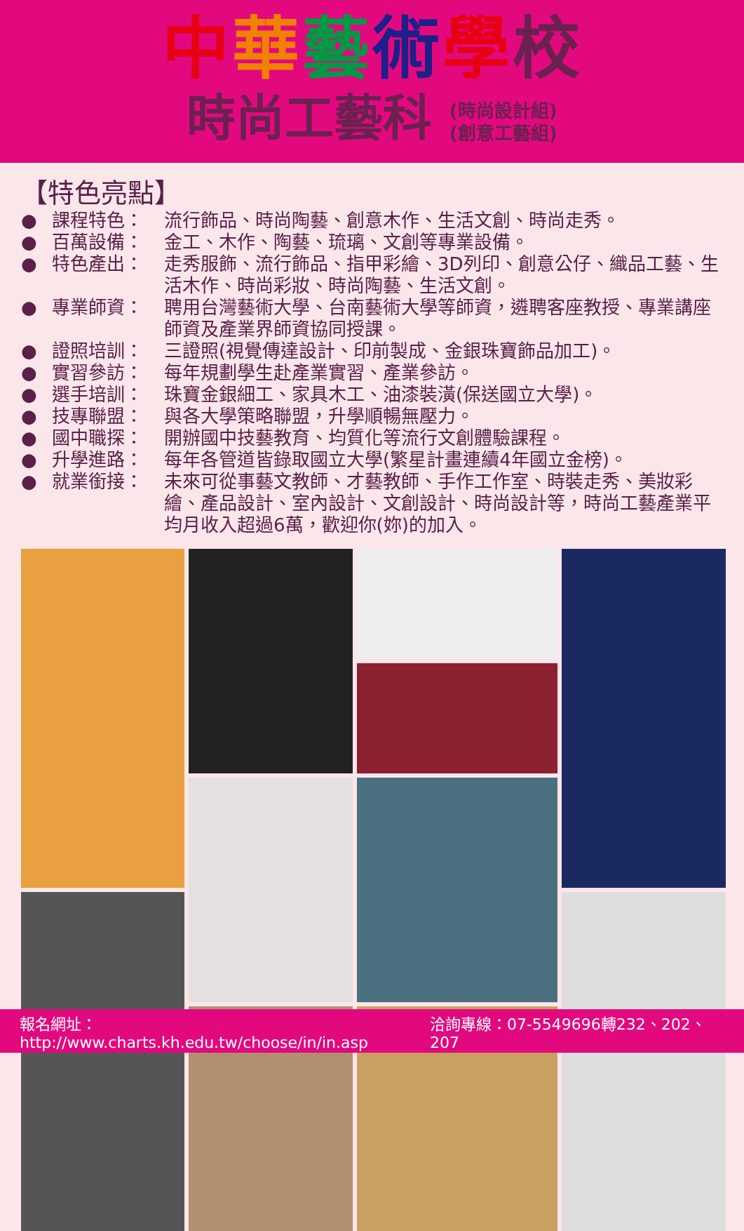中華藝術學校
時尚工藝科 (時尚設計組)
(創意工藝組)
【特色亮點】
● 課程特色： 流行飾品、時尚陶藝、創意木作、生活文創、時尚走秀。
● 百萬設備： 金工、木作、陶藝、琉璃、文創等專業設備。
● 特色產出： 走秀服飾、流行飾品、指甲彩繪、3D列印、創意公仔、織品工藝、生活木作、時尚彩妝、時尚陶藝、生活文創。
● 專業師資： 聘用台灣藝術大學、台南藝術大學等師資，遴聘客座教授、專業講座師資及產業界師資協同授課。
● 證照培訓： 三證照(視覺傳達設計、印前製成、金銀珠寶飾品加工)。
● 實習參訪： 每年規劃學生赴產業實習、產業參訪。
● 選手培訓： 珠寶金銀細工、家具木工、油漆裝潢(保送國立大學)。
● 技專聯盟： 與各大學策略聯盟，升學順暢無壓力。
● 國中職探： 開辦國中技藝教育、均質化等流行文創體驗課程。
● 升學進路： 每年各管道皆錄取國立大學(繁星計畫連續4年國立金榜)。
● 就業銜接： 未來可從事藝文教師、才藝教師、手作工作室、時裝走秀、美妝彩繪、產品設計、室內設計、文創設計、時尚設計等，時尚工藝產業平均月收入超過6萬，歡迎你(妳)的加入。
報名網址：http://www.charts.kh.edu.tw/choose/in/in.asp 洽詢專線：07-5549696轉232、202、207